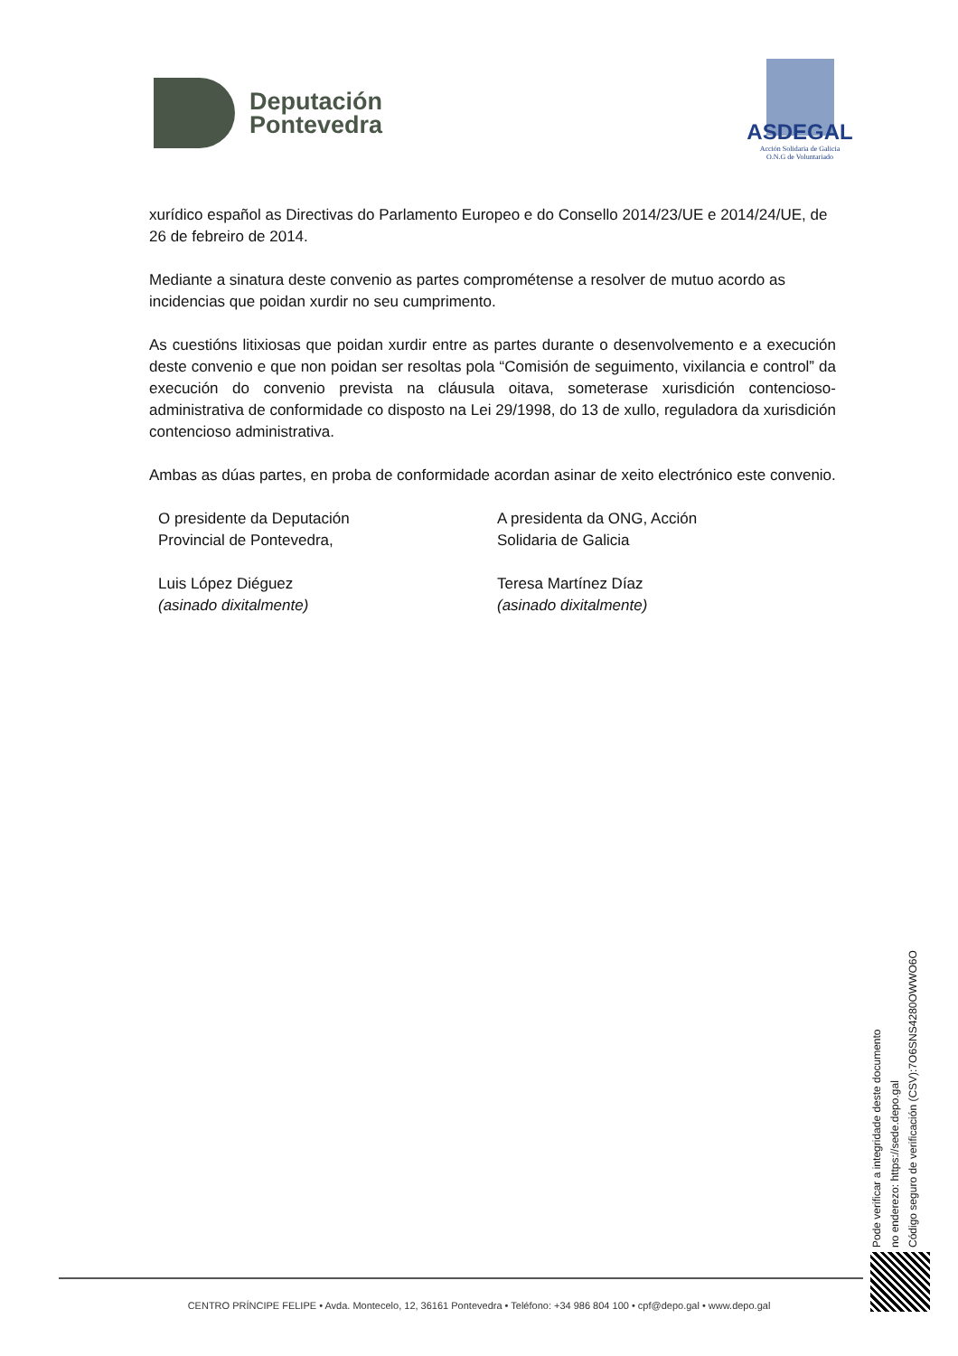Deputación
Pontevedra
ASDEGAL
Acción Solidaria de Galicia
O.N.G de Voluntariado
xurídico español as Directivas do Parlamento Europeo e do Consello 2014/23/UE e 2014/24/UE, de 26 de febreiro de 2014.
Mediante a sinatura deste convenio as partes comprométense a resolver de mutuo acordo as incidencias que poidan xurdir no seu cumprimento.
As cuestións litixiosas que poidan xurdir entre as partes durante o desenvolvemento e a execución deste convenio e que non poidan ser resoltas pola “Comisión de seguimento, vixilancia e control” da execución do convenio prevista na cláusula oitava, someterase xurisdición contencioso-administrativa de conformidade co disposto na Lei 29/1998, do 13 de xullo, reguladora da xurisdición contencioso administrativa.
Ambas as dúas partes, en proba de conformidade acordan asinar de xeito electrónico este convenio.
O presidente da Deputación
Provincial de Pontevedra,
Luis López Diéguez
(asinado dixitalmente)
A presidenta da ONG, Acción
Solidaria de Galicia
Teresa Martínez Díaz
(asinado dixitalmente)
Pode verificar a integridade deste documento
no enderezo: https://sede.depo.gal
Código seguro de verificación (CSV):7O6SNS4280OWWO6O
CENTRO PRÍNCIPE FELIPE • Avda. Montecelo, 12, 36161 Pontevedra • Teléfono: +34 986 804 100 • cpf@depo.gal • www.depo.gal